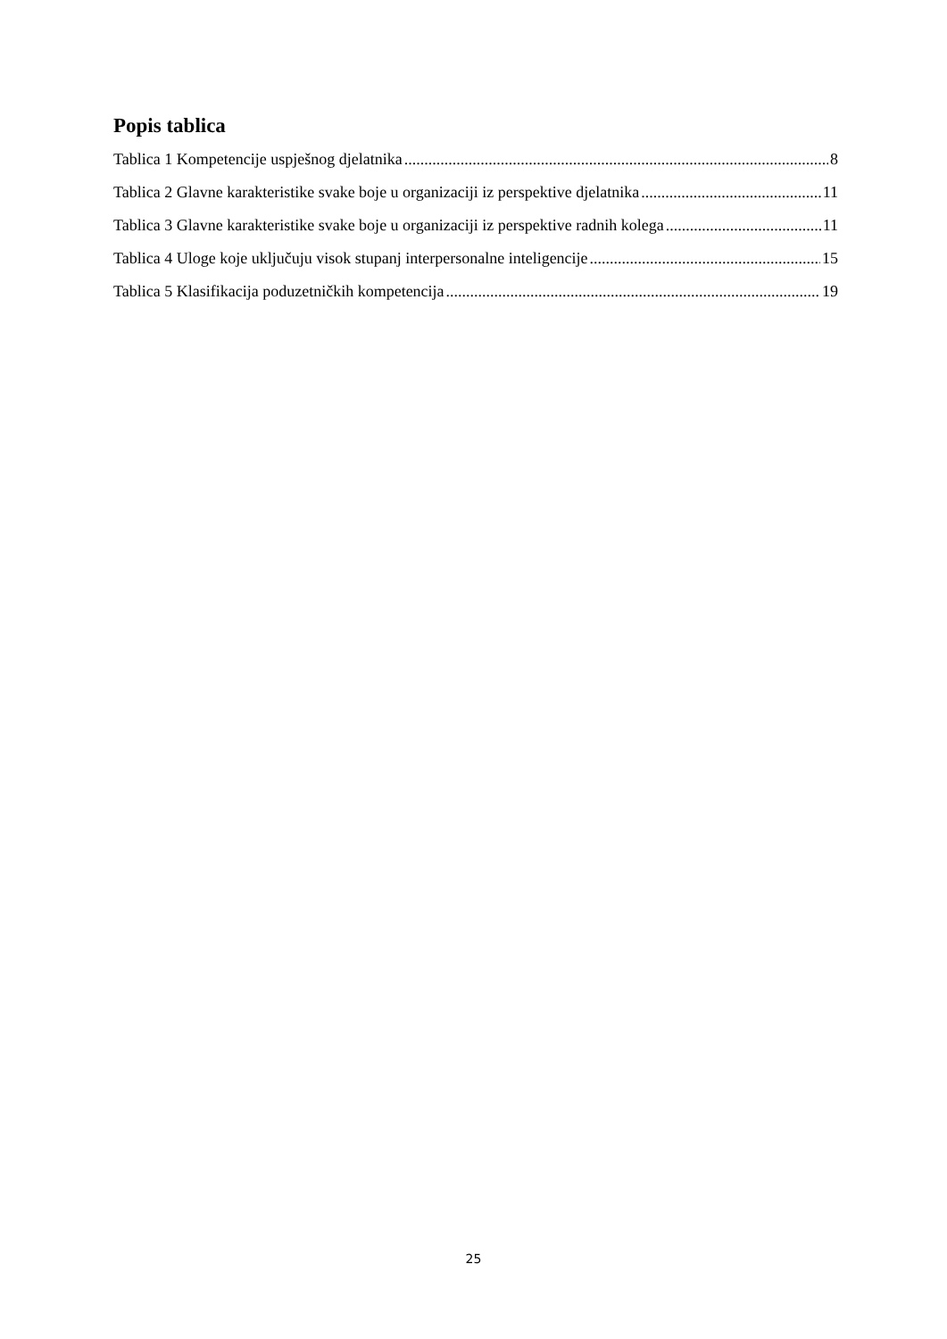Popis tablica
Tablica 1 Kompetencije uspješnog djelatnika 8
Tablica 2 Glavne karakteristike svake boje u organizaciji iz perspektive djelatnika 11
Tablica 3 Glavne karakteristike svake boje u organizaciji iz perspektive radnih kolega 11
Tablica 4 Uloge koje uključuju visok stupanj interpersonalne inteligencije 15
Tablica 5 Klasifikacija poduzetničkih kompetencija 19
25